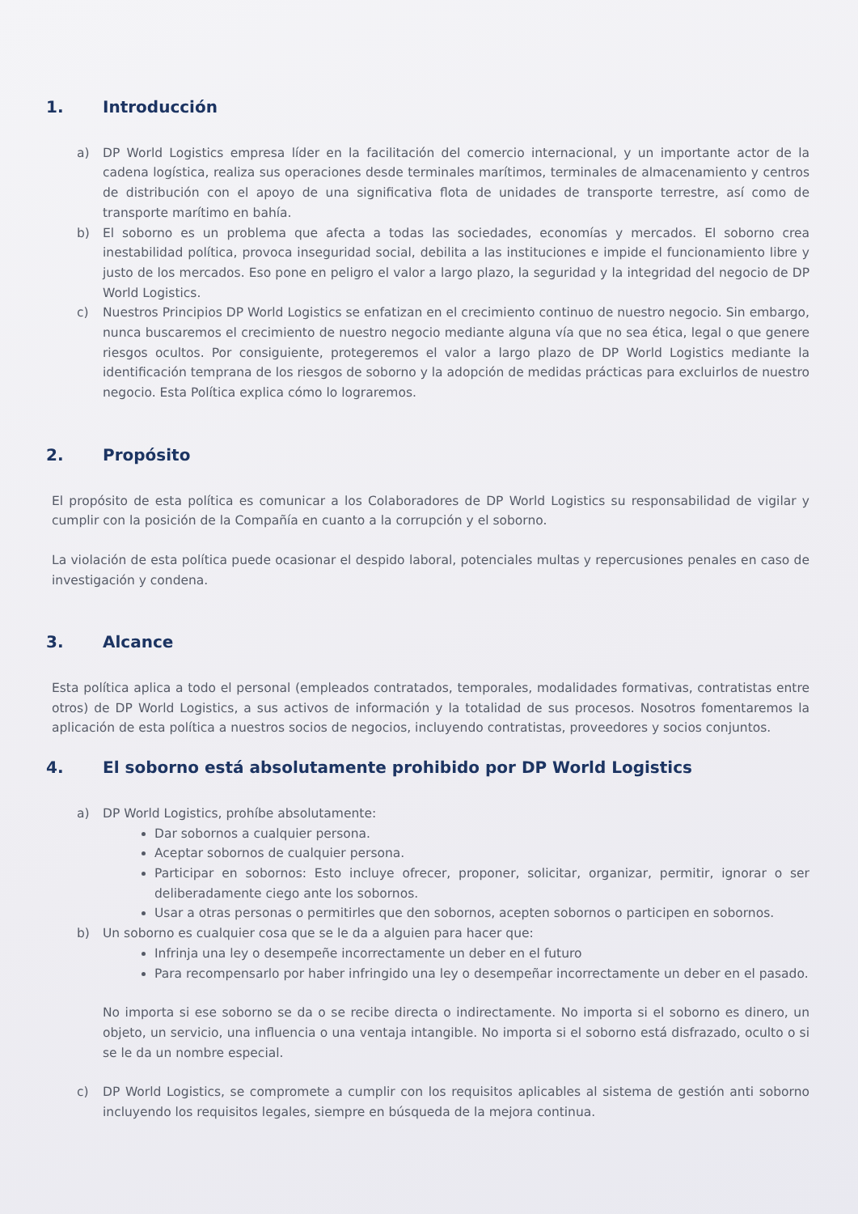1. Introducción
a) DP World Logistics empresa líder en la facilitación del comercio internacional, y un importante actor de la cadena logística, realiza sus operaciones desde terminales marítimos, terminales de almacenamiento y centros de distribución con el apoyo de una significativa flota de unidades de transporte terrestre, así como de transporte marítimo en bahía.
b) El soborno es un problema que afecta a todas las sociedades, economías y mercados. El soborno crea inestabilidad política, provoca inseguridad social, debilita a las instituciones e impide el funcionamiento libre y justo de los mercados. Eso pone en peligro el valor a largo plazo, la seguridad y la integridad del negocio de DP World Logistics.
c) Nuestros Principios DP World Logistics se enfatizan en el crecimiento continuo de nuestro negocio. Sin embargo, nunca buscaremos el crecimiento de nuestro negocio mediante alguna vía que no sea ética, legal o que genere riesgos ocultos. Por consiguiente, protegeremos el valor a largo plazo de DP World Logistics mediante la identificación temprana de los riesgos de soborno y la adopción de medidas prácticas para excluirlos de nuestro negocio. Esta Política explica cómo lo lograremos.
2. Propósito
El propósito de esta política es comunicar a los Colaboradores de DP World Logistics su responsabilidad de vigilar y cumplir con la posición de la Compañía en cuanto a la corrupción y el soborno.
La violación de esta política puede ocasionar el despido laboral, potenciales multas y repercusiones penales en caso de investigación y condena.
3. Alcance
Esta política aplica a todo el personal (empleados contratados, temporales, modalidades formativas, contratistas entre otros) de DP World Logistics, a sus activos de información y la totalidad de sus procesos. Nosotros fomentaremos la aplicación de esta política a nuestros socios de negocios, incluyendo contratistas, proveedores y socios conjuntos.
4. El soborno está absolutamente prohibido por DP World Logistics
a) DP World Logistics, prohíbe absolutamente:
Dar sobornos a cualquier persona.
Aceptar sobornos de cualquier persona.
Participar en sobornos: Esto incluye ofrecer, proponer, solicitar, organizar, permitir, ignorar o ser deliberadamente ciego ante los sobornos.
Usar a otras personas o permitirles que den sobornos, acepten sobornos o participen en sobornos.
b) Un soborno es cualquier cosa que se le da a alguien para hacer que:
Infrinja una ley o desempeñe incorrectamente un deber en el futuro
Para recompensarlo por haber infringido una ley o desempeñar incorrectamente un deber en el pasado.
No importa si ese soborno se da o se recibe directa o indirectamente. No importa si el soborno es dinero, un objeto, un servicio, una influencia o una ventaja intangible. No importa si el soborno está disfrazado, oculto o si se le da un nombre especial.
c) DP World Logistics, se compromete a cumplir con los requisitos aplicables al sistema de gestión anti soborno incluyendo los requisitos legales, siempre en búsqueda de la mejora continua.